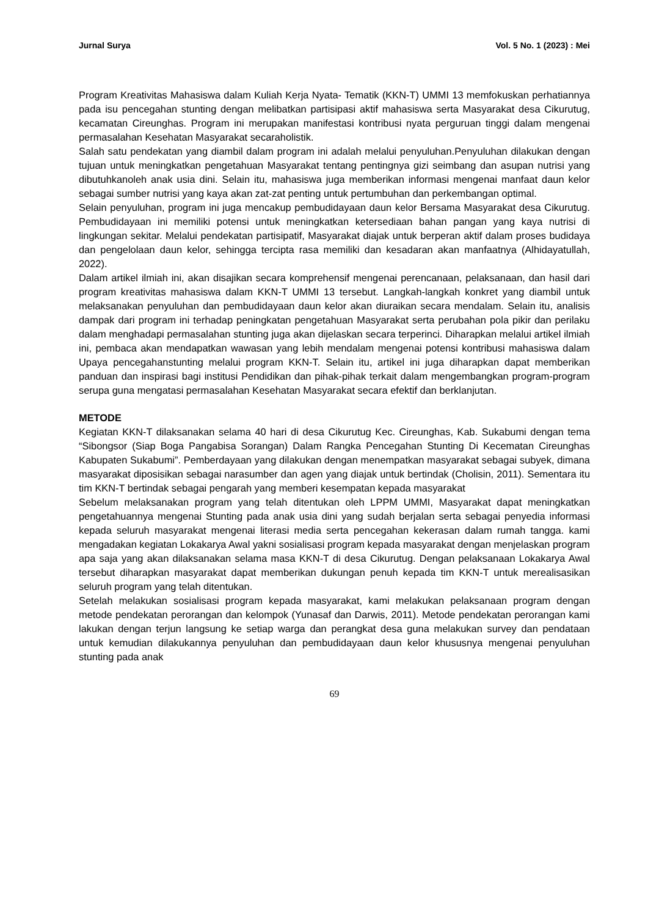Jurnal Surya Vol. 5 No. 1 (2023) : Mei
Program Kreativitas Mahasiswa dalam Kuliah Kerja Nyata- Tematik (KKN-T) UMMI 13 memfokuskan perhatiannya pada isu pencegahan stunting dengan melibatkan partisipasi aktif mahasiswa serta Masyarakat desa Cikurutug, kecamatan Cireunghas. Program ini merupakan manifestasi kontribusi nyata perguruan tinggi dalam mengenai permasalahan Kesehatan Masyarakat secaraholistik.
Salah satu pendekatan yang diambil dalam program ini adalah melalui penyuluhan.Penyuluhan dilakukan dengan tujuan untuk meningkatkan pengetahuan Masyarakat tentang pentingnya gizi seimbang dan asupan nutrisi yang dibutuhkanoleh anak usia dini. Selain itu, mahasiswa juga memberikan informasi mengenai manfaat daun kelor sebagai sumber nutrisi yang kaya akan zat-zat penting untuk pertumbuhan dan perkembangan optimal.
Selain penyuluhan, program ini juga mencakup pembudidayaan daun kelor Bersama Masyarakat desa Cikurutug. Pembudidayaan ini memiliki potensi untuk meningkatkan ketersediaan bahan pangan yang kaya nutrisi di lingkungan sekitar. Melalui pendekatan partisipatif, Masyarakat diajak untuk berperan aktif dalam proses budidaya dan pengelolaan daun kelor, sehingga tercipta rasa memiliki dan kesadaran akan manfaatnya (Alhidayatullah, 2022).
Dalam artikel ilmiah ini, akan disajikan secara komprehensif mengenai perencanaan, pelaksanaan, dan hasil dari program kreativitas mahasiswa dalam KKN-T UMMI 13 tersebut. Langkah-langkah konkret yang diambil untuk melaksanakan penyuluhan dan pembudidayaan daun kelor akan diuraikan secara mendalam. Selain itu, analisis dampak dari program ini terhadap peningkatan pengetahuan Masyarakat serta perubahan pola pikir dan perilaku dalam menghadapi permasalahan stunting juga akan dijelaskan secara terperinci. Diharapkan melalui artikel ilmiah ini, pembaca akan mendapatkan wawasan yang lebih mendalam mengenai potensi kontribusi mahasiswa dalam Upaya pencegahanstunting melalui program KKN-T. Selain itu, artikel ini juga diharapkan dapat memberikan panduan dan inspirasi bagi institusi Pendidikan dan pihak-pihak terkait dalam mengembangkan program-program serupa guna mengatasi permasalahan Kesehatan Masyarakat secara efektif dan berklanjutan.
METODE
Kegiatan KKN-T dilaksanakan selama 40 hari di desa Cikurutug Kec. Cireunghas, Kab. Sukabumi dengan tema “Sibongsor (Siap Boga Pangabisa Sorangan) Dalam Rangka Pencegahan Stunting Di Kecematan Cireunghas Kabupaten Sukabumi”. Pemberdayaan yang dilakukan dengan menempatkan masyarakat sebagai subyek, dimana masyarakat diposisikan sebagai narasumber dan agen yang diajak untuk bertindak (Cholisin, 2011). Sementara itu tim KKN-T bertindak sebagai pengarah yang memberi kesempatan kepada masyarakat
Sebelum melaksanakan program yang telah ditentukan oleh LPPM UMMI, Masyarakat dapat meningkatkan pengetahuannya mengenai Stunting pada anak usia dini yang sudah berjalan serta sebagai penyedia informasi kepada seluruh masyarakat mengenai literasi media serta pencegahan kekerasan dalam rumah tangga. kami mengadakan kegiatan Lokakarya Awal yakni sosialisasi program kepada masyarakat dengan menjelaskan program apa saja yang akan dilaksanakan selama masa KKN-T di desa Cikurutug. Dengan pelaksanaan Lokakarya Awal tersebut diharapkan masyarakat dapat memberikan dukungan penuh kepada tim KKN-T untuk merealisasikan seluruh program yang telah ditentukan.
Setelah melakukan sosialisasi program kepada masyarakat, kami melakukan pelaksanaan program dengan metode pendekatan perorangan dan kelompok (Yunasaf dan Darwis, 2011). Metode pendekatan perorangan kami lakukan dengan terjun langsung ke setiap warga dan perangkat desa guna melakukan survey dan pendataan untuk kemudian dilakukannya penyuluhan dan pembudidayaan daun kelor khususnya mengenai penyuluhan stunting pada anak
69